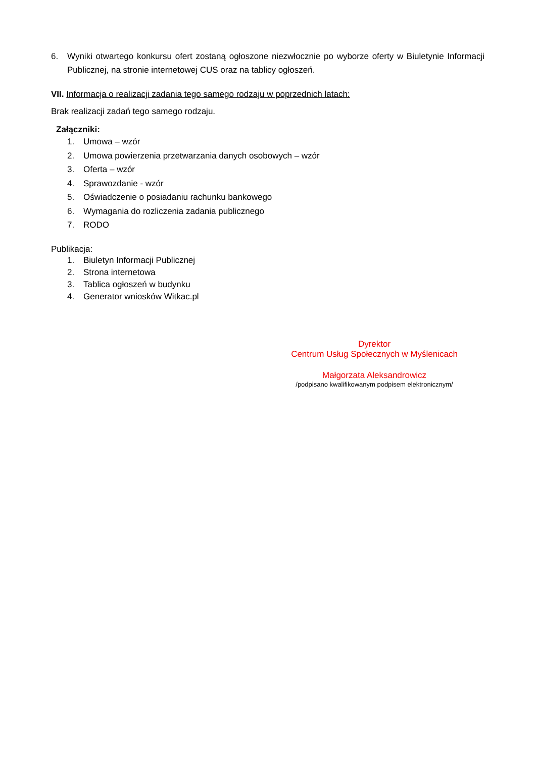6.
Wyniki otwartego konkursu ofert zostaną ogłoszone niezwłocznie po wyborze oferty w Biuletynie Informacji Publicznej, na stronie internetowej CUS oraz na tablicy ogłoszeń.
VII. Informacja o realizacji zadania tego samego rodzaju w poprzednich latach:
Brak realizacji zadań tego samego rodzaju.
Załączniki:
1. Umowa – wzór
2. Umowa powierzenia przetwarzania danych osobowych – wzór
3. Oferta – wzór
4. Sprawozdanie - wzór
5. Oświadczenie o posiadaniu rachunku bankowego
6. Wymagania do rozliczenia zadania publicznego
7. RODO
Publikacja:
1. Biuletyn Informacji Publicznej
2. Strona internetowa
3. Tablica ogłoszeń w budynku
4. Generator wniosków Witkac.pl
Dyrektor
Centrum Usług Społecznych w Myślenicach
Małgorzata Aleksandrowicz
/podpisano kwalifikowanym podpisem elektronicznym/